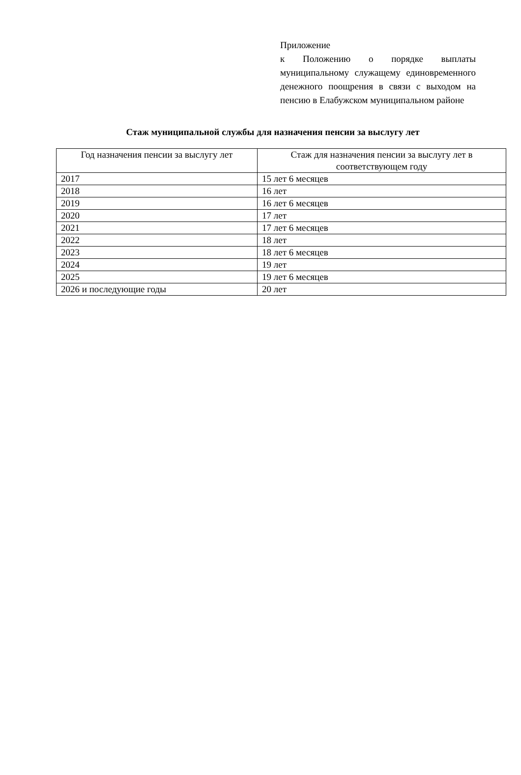Приложение
к Положению о порядке выплаты муниципальному служащему единовременного денежного поощрения в связи с выходом на пенсию в Елабужском муниципальном районе
Стаж муниципальной службы для назначения пенсии за выслугу лет
| Год назначения пенсии за выслугу лет | Стаж для назначения пенсии за выслугу лет в соответствующем году |
| --- | --- |
| 2017 | 15 лет 6 месяцев |
| 2018 | 16 лет |
| 2019 | 16 лет 6 месяцев |
| 2020 | 17 лет |
| 2021 | 17 лет 6 месяцев |
| 2022 | 18 лет |
| 2023 | 18 лет 6 месяцев |
| 2024 | 19 лет |
| 2025 | 19 лет 6 месяцев |
| 2026 и последующие годы | 20 лет |